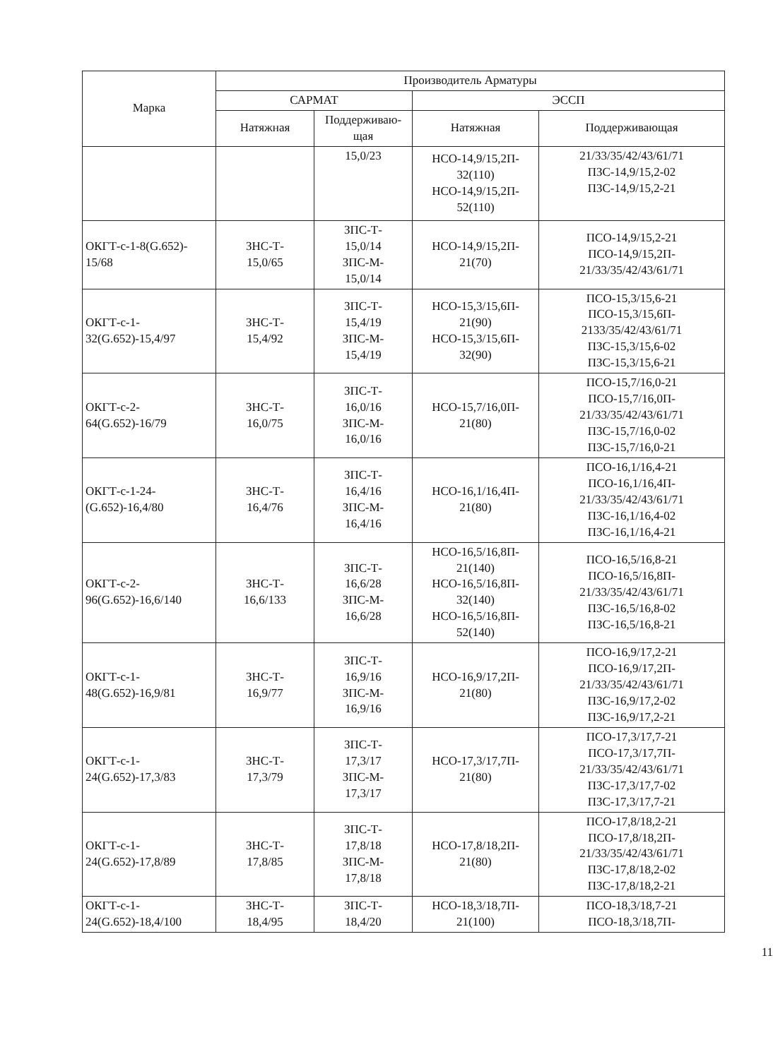| Марка | Производитель Арматуры | | | |
| --- | --- | --- | --- | --- |
| | САРМАТ | | ЭССП | |
| | Натяжная | Поддерживаю- щая | Натяжная | Поддерживающая |
| | | 15,0/23 | НСО-14,9/15,2П- 32(110) НСО-14,9/15,2П- 52(110) | 21/33/35/42/43/61/71 ПЗС-14,9/15,2-02 ПЗС-14,9/15,2-21 |
| ОКГТ-с-1-8(G.652)- 15/68 | ЗНС-Т- 15,0/65 | ЗПС-Т- 15,0/14 ЗПС-М- 15,0/14 | НСО-14,9/15,2П- 21(70) | ПСО-14,9/15,2-21 ПСО-14,9/15,2П- 21/33/35/42/43/61/71 |
| ОКГТ-с-1- 32(G.652)-15,4/97 | ЗНС-Т- 15,4/92 | ЗПС-Т- 15,4/19 ЗПС-М- 15,4/19 | НСО-15,3/15,6П- 21(90) НСО-15,3/15,6П- 32(90) | ПСО-15,3/15,6-21 ПСО-15,3/15,6П- 2133/35/42/43/61/71 ПЗС-15,3/15,6-02 ПЗС-15,3/15,6-21 |
| ОКГТ-с-2- 64(G.652)-16/79 | ЗНС-Т- 16,0/75 | ЗПС-Т- 16,0/16 ЗПС-М- 16,0/16 | НСО-15,7/16,0П- 21(80) | ПСО-15,7/16,0-21 ПСО-15,7/16,0П- 21/33/35/42/43/61/71 ПЗС-15,7/16,0-02 ПЗС-15,7/16,0-21 |
| ОКГТ-с-1-24- (G.652)-16,4/80 | ЗНС-Т- 16,4/76 | ЗПС-Т- 16,4/16 ЗПС-М- 16,4/16 | НСО-16,1/16,4П- 21(80) | ПСО-16,1/16,4-21 ПСО-16,1/16,4П- 21/33/35/42/43/61/71 ПЗС-16,1/16,4-02 ПЗС-16,1/16,4-21 |
| ОКГТ-с-2- 96(G.652)-16,6/140 | ЗНС-Т- 16,6/133 | ЗПС-Т- 16,6/28 ЗПС-М- 16,6/28 | НСО-16,5/16,8П- 21(140) НСО-16,5/16,8П- 32(140) НСО-16,5/16,8П- 52(140) | ПСО-16,5/16,8-21 ПСО-16,5/16,8П- 21/33/35/42/43/61/71 ПЗС-16,5/16,8-02 ПЗС-16,5/16,8-21 |
| ОКГТ-с-1- 48(G.652)-16,9/81 | ЗНС-Т- 16,9/77 | ЗПС-Т- 16,9/16 ЗПС-М- 16,9/16 | НСО-16,9/17,2П- 21(80) | ПСО-16,9/17,2-21 ПСО-16,9/17,2П- 21/33/35/42/43/61/71 ПЗС-16,9/17,2-02 ПЗС-16,9/17,2-21 |
| ОКГТ-с-1- 24(G.652)-17,3/83 | ЗНС-Т- 17,3/79 | ЗПС-Т- 17,3/17 ЗПС-М- 17,3/17 | НСО-17,3/17,7П- 21(80) | ПСО-17,3/17,7-21 ПСО-17,3/17,7П- 21/33/35/42/43/61/71 ПЗС-17,3/17,7-02 ПЗС-17,3/17,7-21 |
| ОКГТ-с-1- 24(G.652)-17,8/89 | ЗНС-Т- 17,8/85 | ЗПС-Т- 17,8/18 ЗПС-М- 17,8/18 | НСО-17,8/18,2П- 21(80) | ПСО-17,8/18,2-21 ПСО-17,8/18,2П- 21/33/35/42/43/61/71 ПЗС-17,8/18,2-02 ПЗС-17,8/18,2-21 |
| ОКГТ-с-1- 24(G.652)-18,4/100 | ЗНС-Т- 18,4/95 | ЗПС-Т- 18,4/20 | НСО-18,3/18,7П- 21(100) | ПСО-18,3/18,7-21 ПСО-18,3/18,7П- |
11